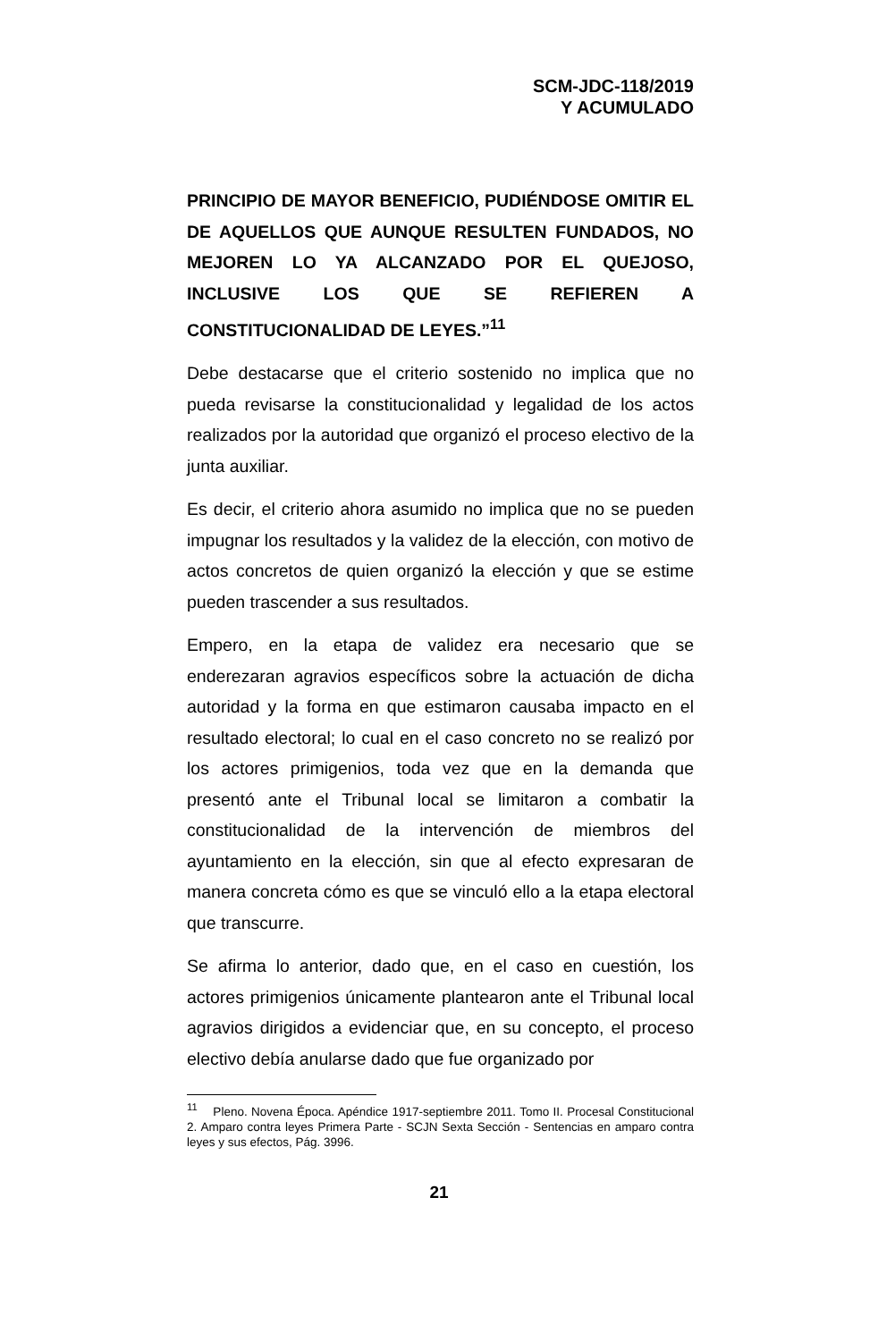SCM-JDC-118/2019
Y ACUMULADO
PRINCIPIO DE MAYOR BENEFICIO, PUDIÉNDOSE OMITIR EL DE AQUELLOS QUE AUNQUE RESULTEN FUNDADOS, NO MEJOREN LO YA ALCANZADO POR EL QUEJOSO, INCLUSIVE LOS QUE SE REFIEREN A CONSTITUCIONALIDAD DE LEYES.”<sup>11</sup>
Debe destacarse que el criterio sostenido no implica que no pueda revisarse la constitucionalidad y legalidad de los actos realizados por la autoridad que organizó el proceso electivo de la junta auxiliar.
Es decir, el criterio ahora asumido no implica que no se pueden impugnar los resultados y la validez de la elección, con motivo de actos concretos de quien organizó la elección y que se estime pueden trascender a sus resultados.
Empero, en la etapa de validez era necesario que se enderezaran agravios específicos sobre la actuación de dicha autoridad y la forma en que estimaron causaba impacto en el resultado electoral; lo cual en el caso concreto no se realizó por los actores primigenios, toda vez que en la demanda que presentó ante el Tribunal local se limitaron a combatir la constitucionalidad de la intervención de miembros del ayuntamiento en la elección, sin que al efecto expresaran de manera concreta cómo es que se vinculó ello a la etapa electoral que transcurre.
Se afirma lo anterior, dado que, en el caso en cuestión, los actores primigenios únicamente plantearon ante el Tribunal local agravios dirigidos a evidenciar que, en su concepto, el proceso electivo debía anularse dado que fue organizado por
<sup>11</sup> Pleno. Novena Época. Apéndice 1917-septiembre 2011. Tomo II. Procesal Constitucional 2. Amparo contra leyes Primera Parte - SCJN Sexta Sección - Sentencias en amparo contra leyes y sus efectos, Pág. 3996.
21